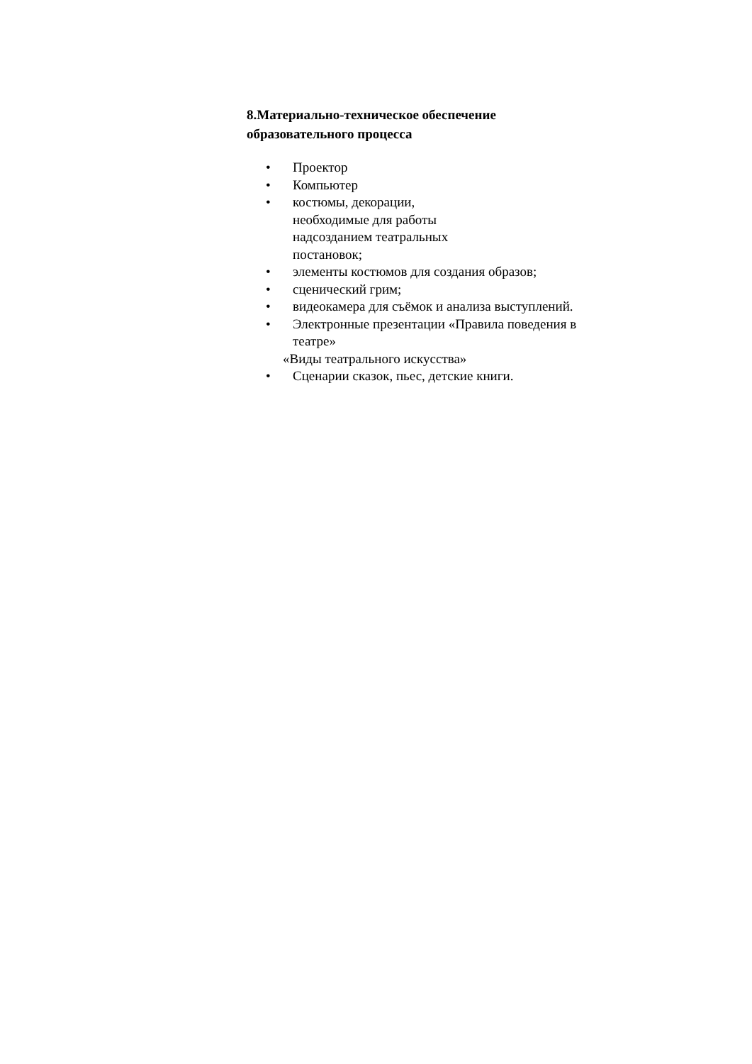8.Материально-техническое обеспечение
образовательного процесса
• Проектор
• Компьютер
• костюмы, декорации,
необходимые для работы
надсозданием театральных
постановок;
• элементы костюмов для создания образов;
• сценический грим;
• видеокамера для съёмок и анализа выступлений.
• Электронные презентации «Правила поведения в театре»
«Виды театрального искусства»
• Сценарии сказок, пьес, детские книги.